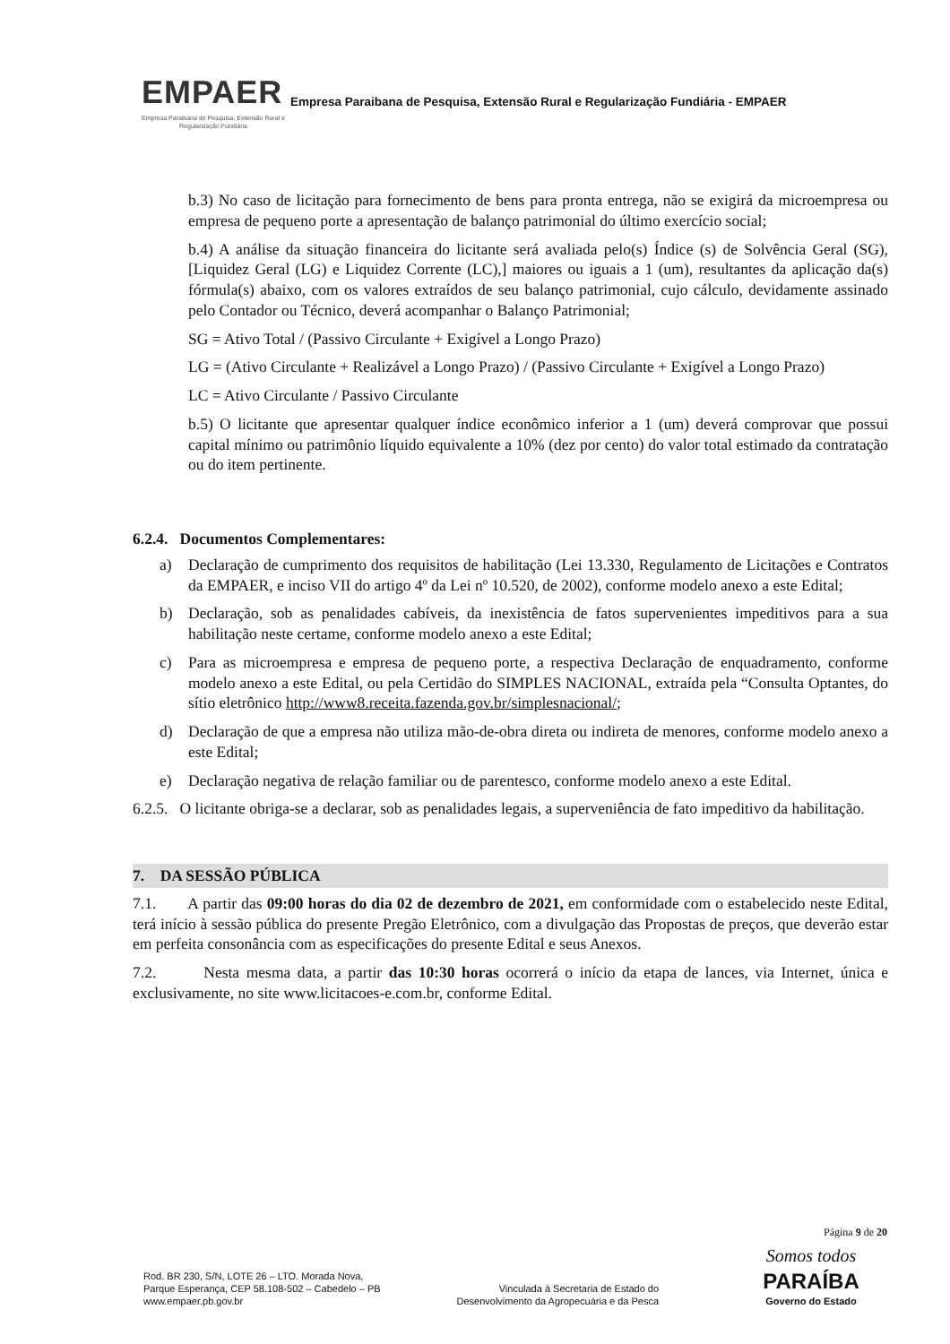EMPAER
Empresa Paraibana de Pesquisa, Extensão Rural e Regularização Fundiária
Empresa Paraibana de Pesquisa, Extensão Rural e Regularização Fundiária - EMPAER
b.3) No caso de licitação para fornecimento de bens para pronta entrega, não se exigirá da microempresa ou empresa de pequeno porte a apresentação de balanço patrimonial do último exercício social;
b.4) A análise da situação financeira do licitante será avaliada pelo(s) Índice (s) de Solvência Geral (SG), [Liquidez Geral (LG) e Liquidez Corrente (LC),] maiores ou iguais a 1 (um), resultantes da aplicação da(s) fórmula(s) abaixo, com os valores extraídos de seu balanço patrimonial, cujo cálculo, devidamente assinado pelo Contador ou Técnico, deverá acompanhar o Balanço Patrimonial;
SG = Ativo Total / (Passivo Circulante + Exigível a Longo Prazo)
LG = (Ativo Circulante + Realizável a Longo Prazo) / (Passivo Circulante + Exigível a Longo Prazo)
LC = Ativo Circulante / Passivo Circulante
b.5) O licitante que apresentar qualquer índice econômico inferior a 1 (um) deverá comprovar que possui capital mínimo ou patrimônio líquido equivalente a 10% (dez por cento) do valor total estimado da contratação ou do item pertinente.
6.2.4. Documentos Complementares:
a) Declaração de cumprimento dos requisitos de habilitação (Lei 13.330, Regulamento de Licitações e Contratos da EMPAER, e inciso VII do artigo 4º da Lei nº 10.520, de 2002), conforme modelo anexo a este Edital;
b) Declaração, sob as penalidades cabíveis, da inexistência de fatos supervenientes impeditivos para a sua habilitação neste certame, conforme modelo anexo a este Edital;
c) Para as microempresa e empresa de pequeno porte, a respectiva Declaração de enquadramento, conforme modelo anexo a este Edital, ou pela Certidão do SIMPLES NACIONAL, extraída pela “Consulta Optantes, do sítio eletrônico http://www8.receita.fazenda.gov.br/simplesnacional/;
d) Declaração de que a empresa não utiliza mão-de-obra direta ou indireta de menores, conforme modelo anexo a este Edital;
e) Declaração negativa de relação familiar ou de parentesco, conforme modelo anexo a este Edital.
6.2.5. O licitante obriga-se a declarar, sob as penalidades legais, a superveniência de fato impeditivo da habilitação.
7. DA SESSÃO PÚBLICA
7.1. A partir das 09:00 horas do dia 02 de dezembro de 2021, em conformidade com o estabelecido neste Edital, terá início à sessão pública do presente Pregão Eletrônico, com a divulgação das Propostas de preços, que deverão estar em perfeita consonância com as especificações do presente Edital e seus Anexos.
7.2. Nesta mesma data, a partir das 10:30 horas ocorrerá o início da etapa de lances, via Internet, única e exclusivamente, no site www.licitacoes-e.com.br, conforme Edital.
Página 9 de 20
Rod. BR 230, S/N, LOTE 26 – LTO. Morada Nova,
Parque Esperança, CEP 58.108-502 – Cabedelo – PB
www.empaer.pb.gov.br
Vinculada à Secretaria de Estado do
Desenvolvimento da Agropecuária e da Pesca
Somos todos
PARAÍBA
Governo do Estado